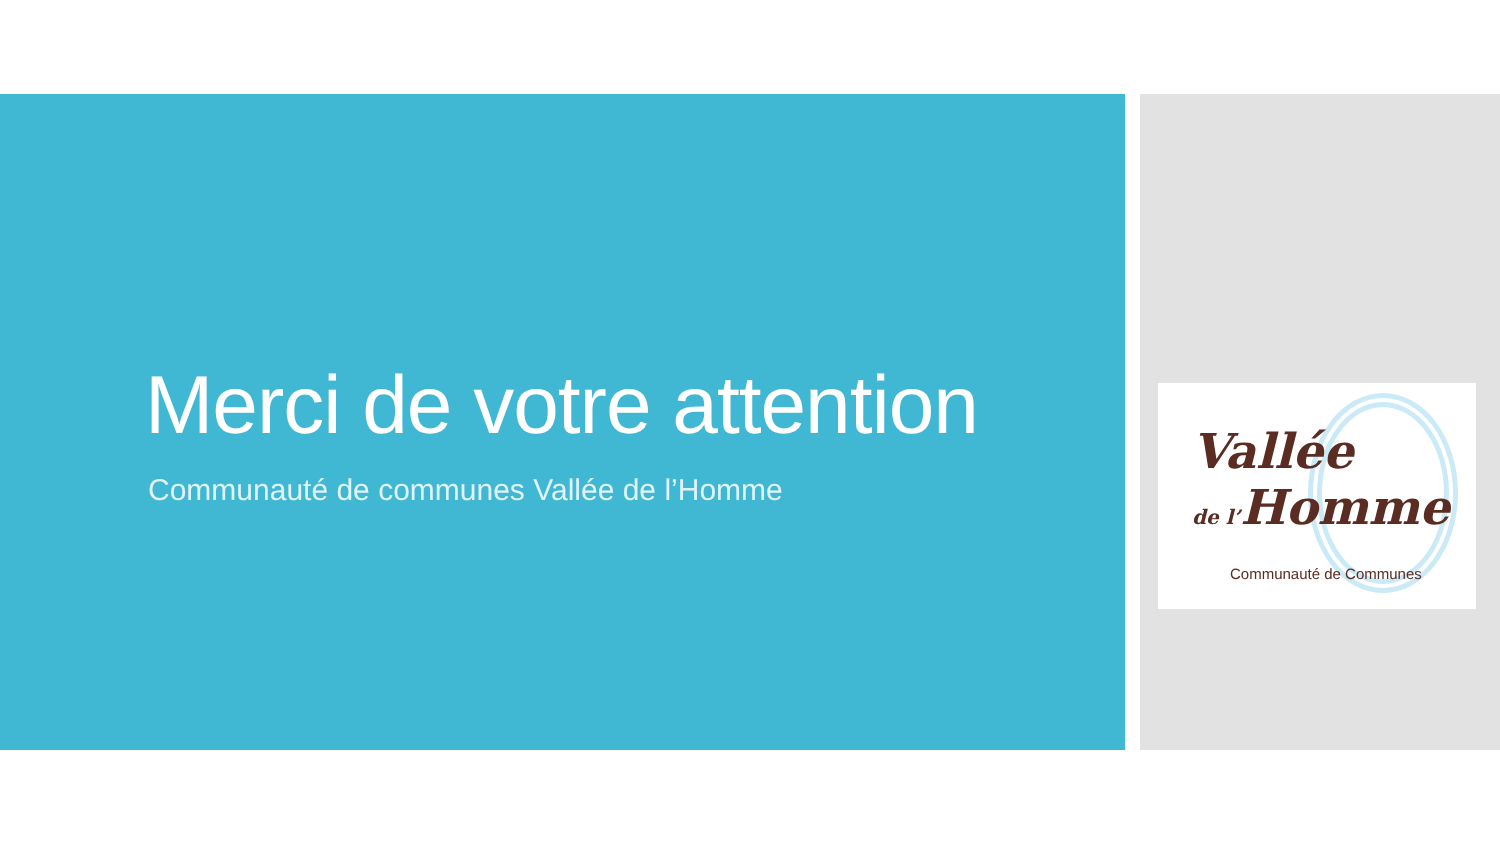Merci de votre attention
Communauté de communes Vallée de l’Homme
Vallée
de l’Homme
Communauté de Communes